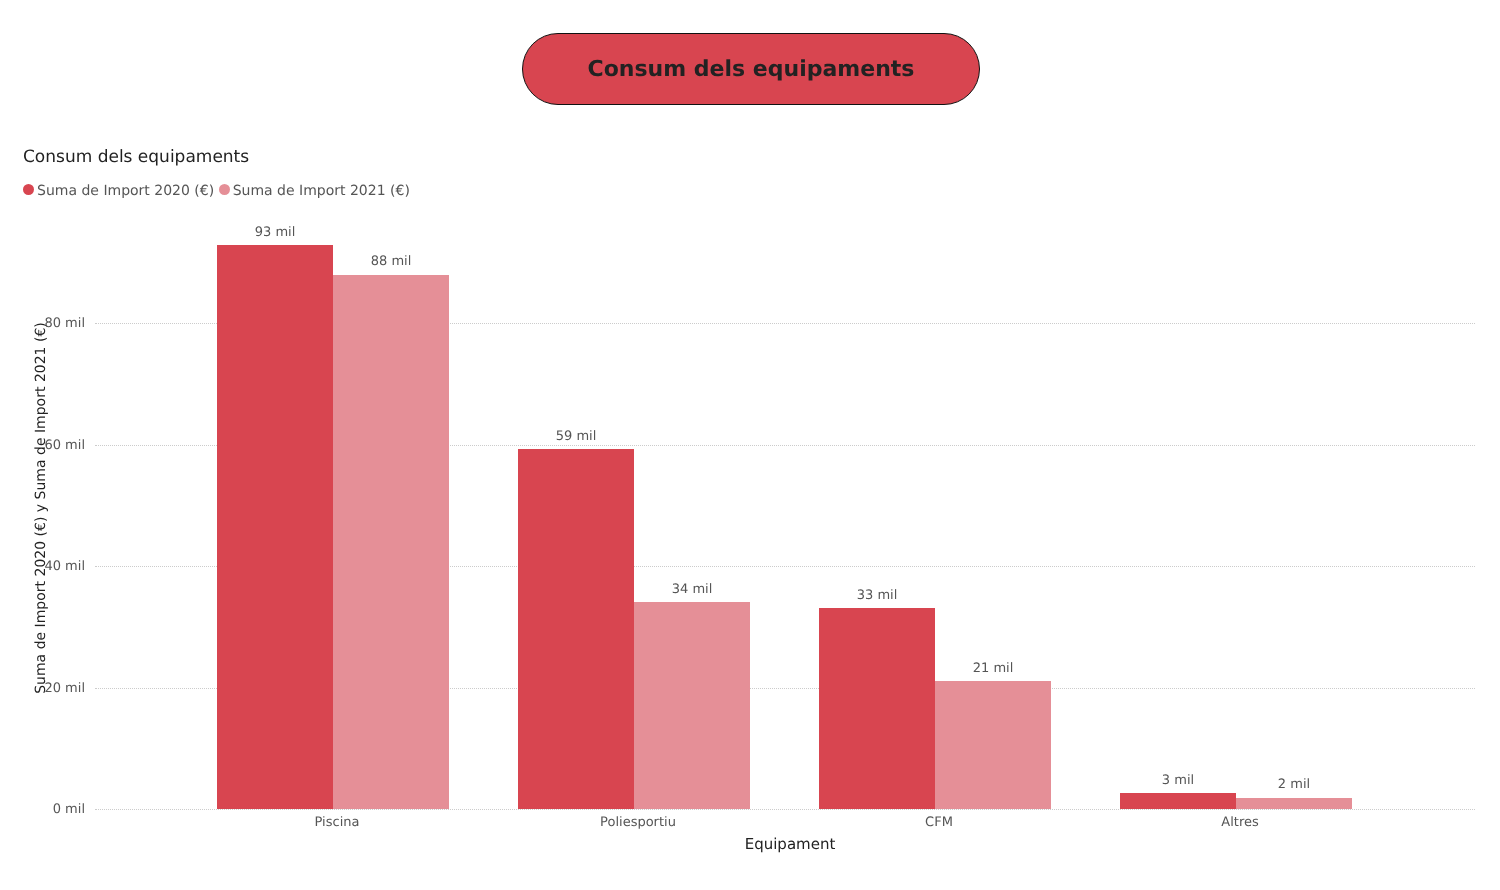Consum dels equipaments
Consum dels equipaments
Suma de Import 2020 (€) Suma de Import 2021 (€)
Suma de Import 2020 (€) y Suma de Import 2021 (€)
80 mil
60 mil
40 mil
20 mil
0 mil
93 mil
88 mil
59 mil
34 mil 33 mil
21 mil
3 mil 2 mil
Piscina Poliesportiu CFM Altres
Equipament